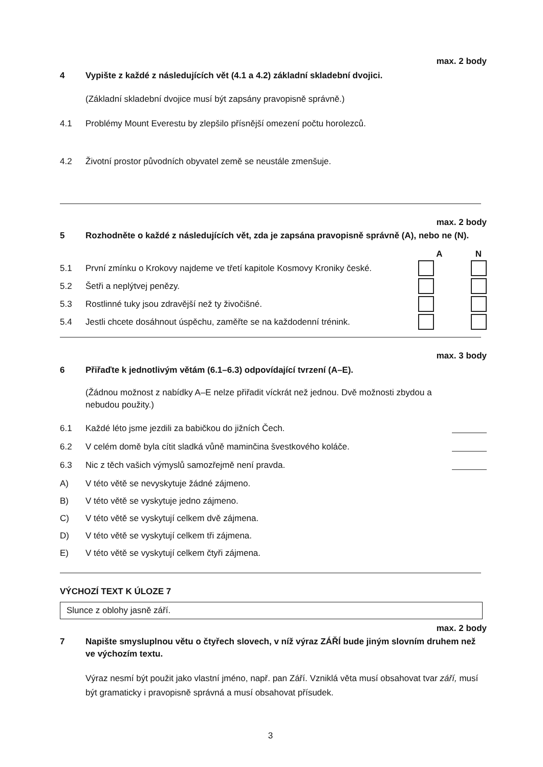max. 2 body
4 Vypište z každé z následujících vět (4.1 a 4.2) základní skladební dvojici.
(Základní skladební dvojice musí být zapsány pravopisně správně.)
4.1 Problémy Mount Everestu by zlepšilo přísnější omezení počtu horolezců.
4.2 Životní prostor původních obyvatel země se neustále zmenšuje.
max. 2 body
5 Rozhodněte o každé z následujících vět, zda je zapsána pravopisně správně (A), nebo ne (N).
A N
5.1 První zmínku o Krokovy najdeme ve třetí kapitole Kosmovy Kroniky české.
5.2 Šetři a neplýtvej penězy.
5.3 Rostlinné tuky jsou zdravější než ty živočišné.
5.4 Jestli chcete dosáhnout úspěchu, zaměřte se na každodenní trénink.
max. 3 body
6 Přiřaďte k jednotlivým větám (6.1–6.3) odpovídající tvrzení (A–E).
(Žádnou možnost z nabídky A–E nelze přiřadit víckrát než jednou. Dvě možnosti zbydou a nebudou použity.)
6.1 Každé léto jsme jezdili za babičkou do jižních Čech.
6.2 V celém domě byla cítit sladká vůně maminčina švestkového koláče.
6.3 Nic z těch vašich výmyslů samozřejmě není pravda.
A) V této větě se nevyskytuje žádné zájmeno.
B) V této větě se vyskytuje jedno zájmeno.
C) V této větě se vyskytují celkem dvě zájmena.
D) V této větě se vyskytují celkem tři zájmena.
E) V této větě se vyskytují celkem čtyři zájmena.
VÝCHOZÍ TEXT K ÚLOZE 7
Slunce z oblohy jasně září.
max. 2 body
7 Napište smysluplnou větu o čtyřech slovech, v níž výraz ZÁŘÍ bude jiným slovním druhem než ve výchozím textu.
Výraz nesmí být použit jako vlastní jméno, např. pan Září. Vzniklá věta musí obsahovat tvar září, musí být gramaticky i pravopisně správná a musí obsahovat přísudek.
3